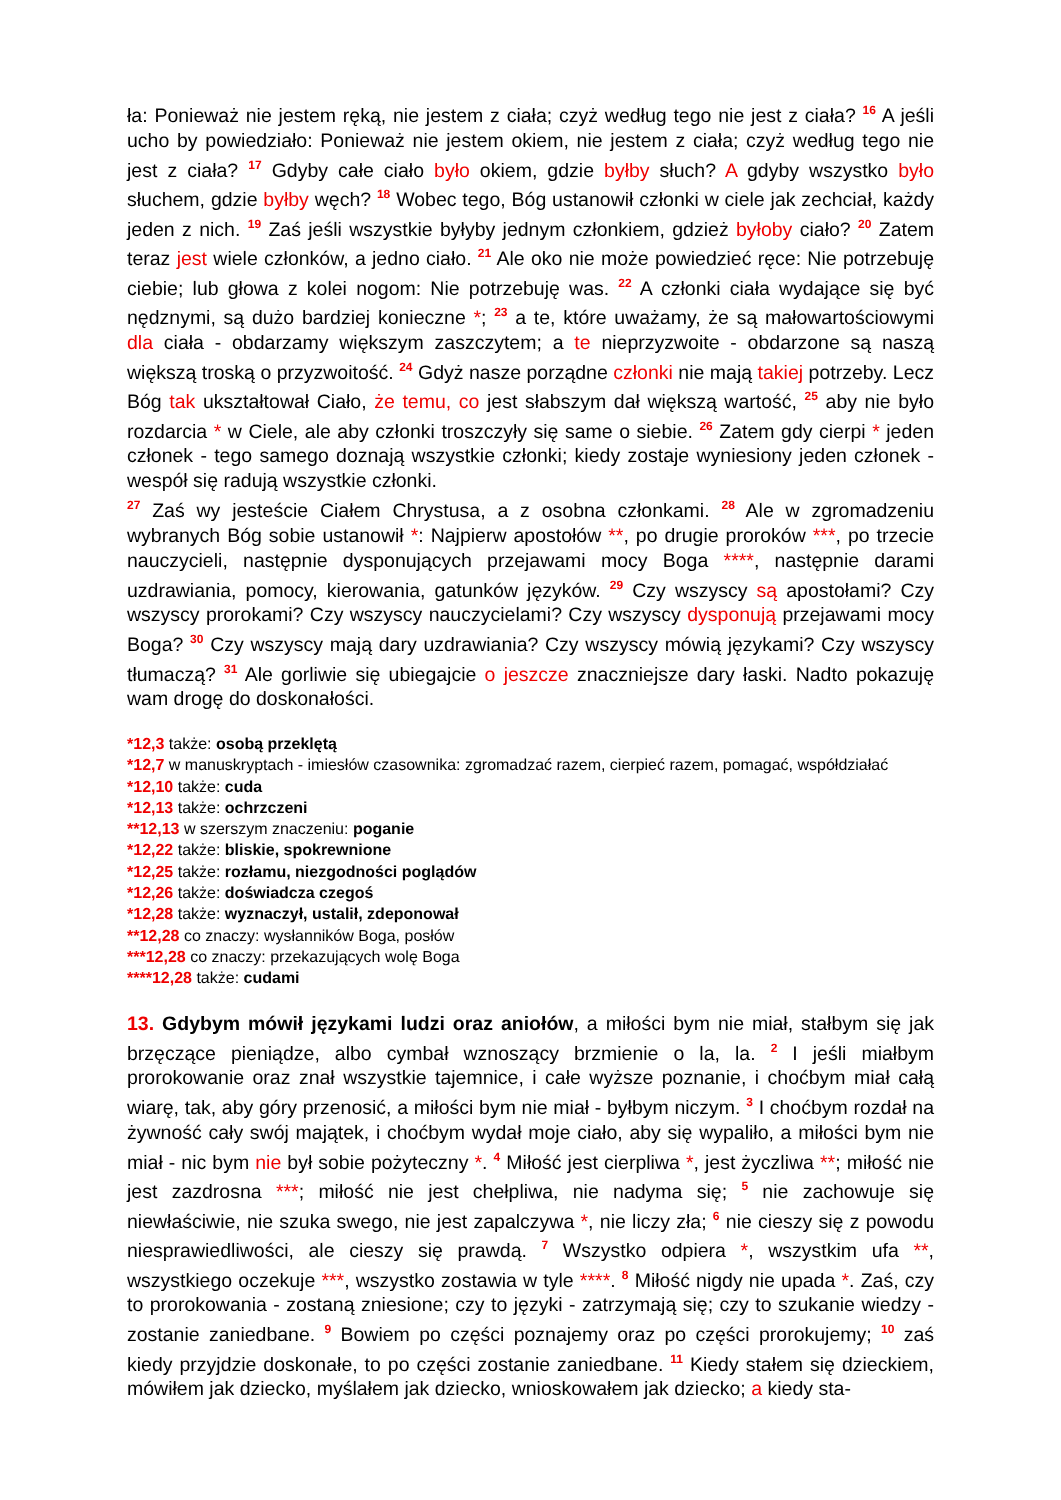ła: Ponieważ nie jestem ręką, nie jestem z ciała; czyż według tego nie jest z ciała? <sup>16</sup> A jeśli ucho by powiedziało: Ponieważ nie jestem okiem, nie jestem z ciała; czyż według tego nie jest z ciała? <sup>17</sup> Gdyby całe ciało było okiem, gdzie byłby słuch? A gdyby wszystko było słuchem, gdzie byłby węch? <sup>18</sup> Wobec tego, Bóg ustanowił członki w ciele jak zechciał, każdy jeden z nich. <sup>19</sup> Zaś jeśli wszystkie byłyby jednym członkiem, gdzież byłoby ciało? <sup>20</sup> Zatem teraz jest wiele członków, a jedno ciało. <sup>21</sup> Ale oko nie może powiedzieć ręce: Nie potrzebuję ciebie; lub głowa z kolei nogom: Nie potrzebuję was. <sup>22</sup> A członki ciała wydające się być nędznymi, są dużo bardziej konieczne *; <sup>23</sup> a te, które uważamy, że są małowartościowymi dla ciała - obdarzamy większym zaszczytem; a te nieprzyzwoite - obdarzone są naszą większą troską o przyzwoitość. <sup>24</sup> Gdyż nasze porządne członki nie mają takiej potrzeby. Lecz Bóg tak ukształtował Ciało, że temu, co jest słabszym dał większą wartość, <sup>25</sup> aby nie było rozdarcia * w Ciele, ale aby członki troszczyły się same o siebie. <sup>26</sup> Zatem gdy cierpi * jeden członek - tego samego doznają wszystkie członki; kiedy zostaje wyniesiony jeden członek - wespół się radują wszystkie członki.
<sup>27</sup> Zaś wy jesteście Ciałem Chrystusa, a z osobna członkami. <sup>28</sup> Ale w zgromadzeniu wybranych Bóg sobie ustanowił *: Najpierw apostołów **, po drugie proroków ***, po trzecie nauczycieli, następnie dysponujących przejawami mocy Boga ****, następnie darami uzdrawiania, pomocy, kierowania, gatunków języków. <sup>29</sup> Czy wszyscy są apostołami? Czy wszyscy prorokami? Czy wszyscy nauczycielami? Czy wszyscy dysponują przejawami mocy Boga? <sup>30</sup> Czy wszyscy mają dary uzdrawiania? Czy wszyscy mówią językami? Czy wszyscy tłumaczą? <sup>31</sup> Ale gorliwie się ubiegajcie o jeszcze znaczniejsze dary łaski. Nadto pokazuję wam drogę do doskonałości.
*12,3 także: osobą przeklętą
*12,7 w manuskryptach - imiesłów czasownika: zgromadzać razem, cierpieć razem, pomagać, współdziałać
*12,10 także: cuda
*12,13 także: ochrzczeni
**12,13 w szerszym znaczeniu: poganie
*12,22 także: bliskie, spokrewnione
*12,25 także: rozłamu, niezgodności poglądów
*12,26 także: doświadcza czegoś
*12,28 także: wyznaczył, ustalił, zdeponował
**12,28 co znaczy: wysłanników Boga, posłów
***12,28 co znaczy: przekazujących wolę Boga
****12,28 także: cudami
13. Gdybym mówił językami ludzi oraz aniołów, a miłości bym nie miał, stałbym się jak brzęczące pieniądze, albo cymbał wznoszący brzmienie o la, la. <sup>2</sup> I jeśli miałbym prorokowanie oraz znał wszystkie tajemnice, i całe wyższe poznanie, i choćbym miał całą wiarę, tak, aby góry przenosić, a miłości bym nie miał - byłbym niczym. <sup>3</sup> I choćbym rozdał na żywność cały swój majątek, i choćbym wydał moje ciało, aby się wypaliło, a miłości bym nie miał - nic bym nie był sobie pożyteczny *. <sup>4</sup> Miłość jest cierpliwa *, jest życzliwa **; miłość nie jest zazdrosna ***; miłość nie jest chełpliwa, nie nadyma się; <sup>5</sup> nie zachowuje się niewłaściwie, nie szuka swego, nie jest zapalczywa *, nie liczy zła; <sup>6</sup> nie cieszy się z powodu niesprawiedliwości, ale cieszy się prawdą. <sup>7</sup> Wszystko odpiera *, wszystkim ufa **, wszystkiego oczekuje ***, wszystko zostawia w tyle ****. <sup>8</sup> Miłość nigdy nie upada *. Zaś, czy to prorokowania - zostaną zniesione; czy to języki - zatrzymają się; czy to szukanie wiedzy - zostanie zaniedbane. <sup>9</sup> Bowiem po części poznajemy oraz po części prorokujemy; <sup>10</sup> zaś kiedy przyjdzie doskonałe, to po części zostanie zaniedbane. <sup>11</sup> Kiedy stałem się dzieckiem, mówiłem jak dziecko, myślałem jak dziecko, wnioskowałem jak dziecko; a kiedy sta-